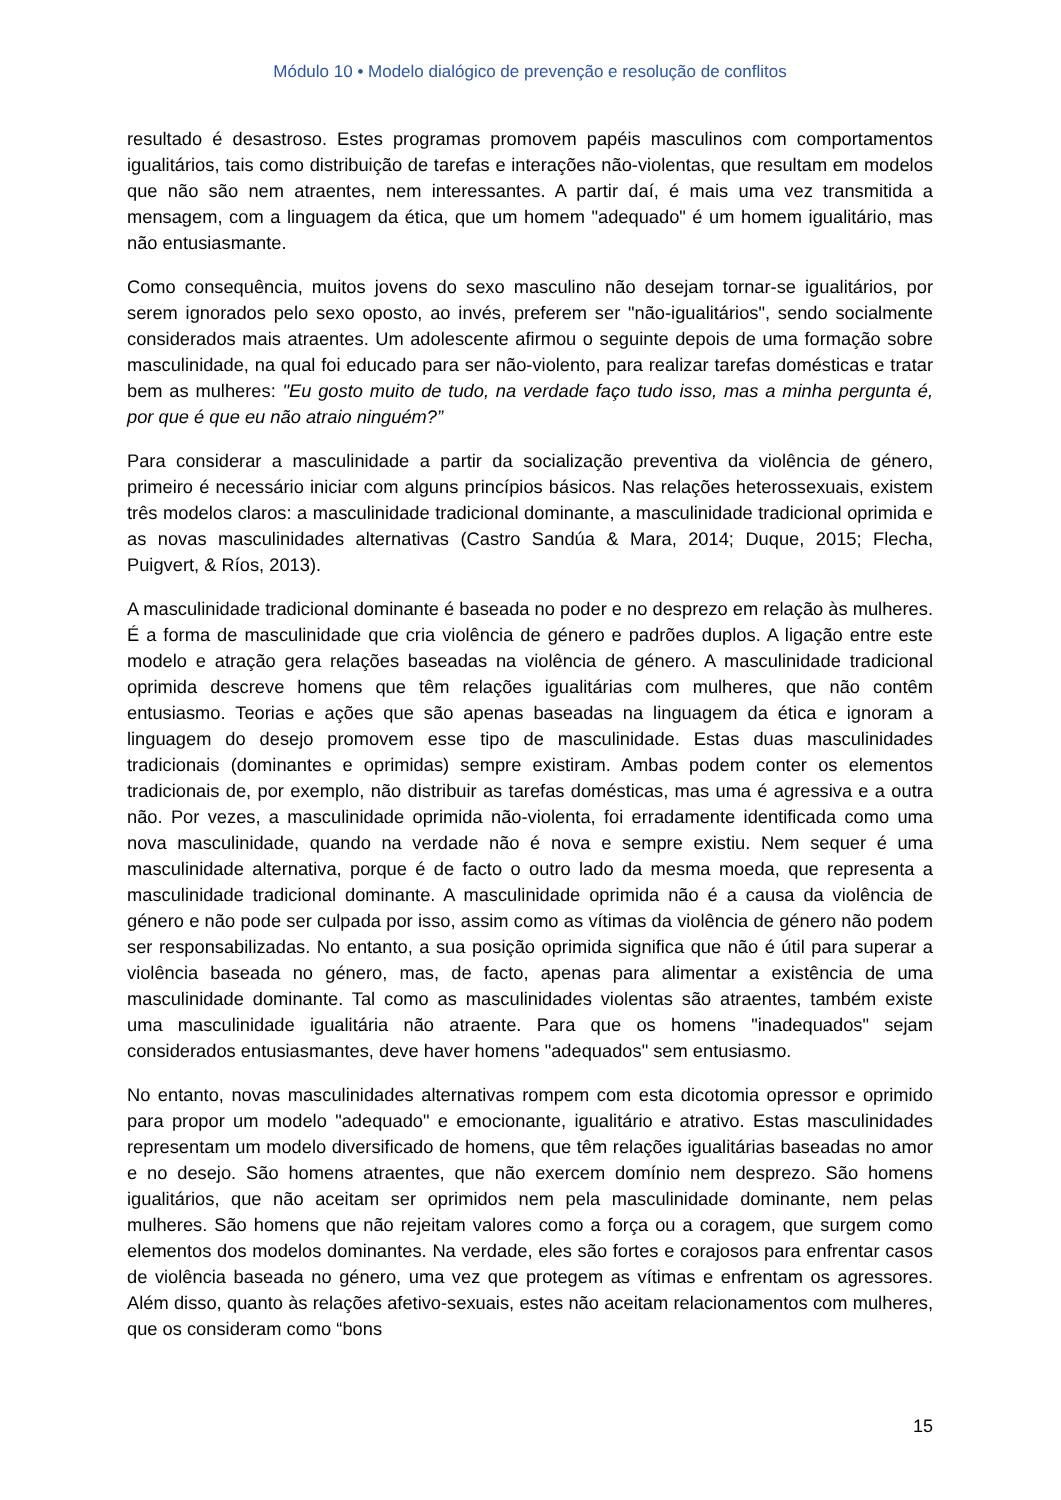Módulo 10 • Modelo dialógico de prevenção e resolução de conflitos
resultado é desastroso. Estes programas promovem papéis masculinos com comportamentos igualitários, tais como distribuição de tarefas e interações não-violentas, que resultam em modelos que não são nem atraentes, nem interessantes. A partir daí, é mais uma vez transmitida a mensagem, com a linguagem da ética, que um homem "adequado" é um homem igualitário, mas não entusiasmante.
Como consequência, muitos jovens do sexo masculino não desejam tornar-se igualitários, por serem ignorados pelo sexo oposto, ao invés, preferem ser "não-igualitários", sendo socialmente considerados mais atraentes. Um adolescente afirmou o seguinte depois de uma formação sobre masculinidade, na qual foi educado para ser não-violento, para realizar tarefas domésticas e tratar bem as mulheres: "Eu gosto muito de tudo, na verdade faço tudo isso, mas a minha pergunta é, por que é que eu não atraio ninguém?”
Para considerar a masculinidade a partir da socialização preventiva da violência de género, primeiro é necessário iniciar com alguns princípios básicos. Nas relações heterossexuais, existem três modelos claros: a masculinidade tradicional dominante, a masculinidade tradicional oprimida e as novas masculinidades alternativas (Castro Sandúa & Mara, 2014; Duque, 2015; Flecha, Puigvert, & Ríos, 2013).
A masculinidade tradicional dominante é baseada no poder e no desprezo em relação às mulheres. É a forma de masculinidade que cria violência de género e padrões duplos. A ligação entre este modelo e atração gera relações baseadas na violência de género. A masculinidade tradicional oprimida descreve homens que têm relações igualitárias com mulheres, que não contêm entusiasmo. Teorias e ações que são apenas baseadas na linguagem da ética e ignoram a linguagem do desejo promovem esse tipo de masculinidade. Estas duas masculinidades tradicionais (dominantes e oprimidas) sempre existiram. Ambas podem conter os elementos tradicionais de, por exemplo, não distribuir as tarefas domésticas, mas uma é agressiva e a outra não. Por vezes, a masculinidade oprimida não-violenta, foi erradamente identificada como uma nova masculinidade, quando na verdade não é nova e sempre existiu. Nem sequer é uma masculinidade alternativa, porque é de facto o outro lado da mesma moeda, que representa a masculinidade tradicional dominante. A masculinidade oprimida não é a causa da violência de género e não pode ser culpada por isso, assim como as vítimas da violência de género não podem ser responsabilizadas. No entanto, a sua posição oprimida significa que não é útil para superar a violência baseada no género, mas, de facto, apenas para alimentar a existência de uma masculinidade dominante. Tal como as masculinidades violentas são atraentes, também existe uma masculinidade igualitária não atraente. Para que os homens "inadequados" sejam considerados entusiasmantes, deve haver homens "adequados" sem entusiasmo.
No entanto, novas masculinidades alternativas rompem com esta dicotomia opressor e oprimido para propor um modelo "adequado" e emocionante, igualitário e atrativo. Estas masculinidades representam um modelo diversificado de homens, que têm relações igualitárias baseadas no amor e no desejo. São homens atraentes, que não exercem domínio nem desprezo. São homens igualitários, que não aceitam ser oprimidos nem pela masculinidade dominante, nem pelas mulheres. São homens que não rejeitam valores como a força ou a coragem, que surgem como elementos dos modelos dominantes. Na verdade, eles são fortes e corajosos para enfrentar casos de violência baseada no género, uma vez que protegem as vítimas e enfrentam os agressores. Além disso, quanto às relações afetivo-sexuais, estes não aceitam relacionamentos com mulheres, que os consideram como “bons
15